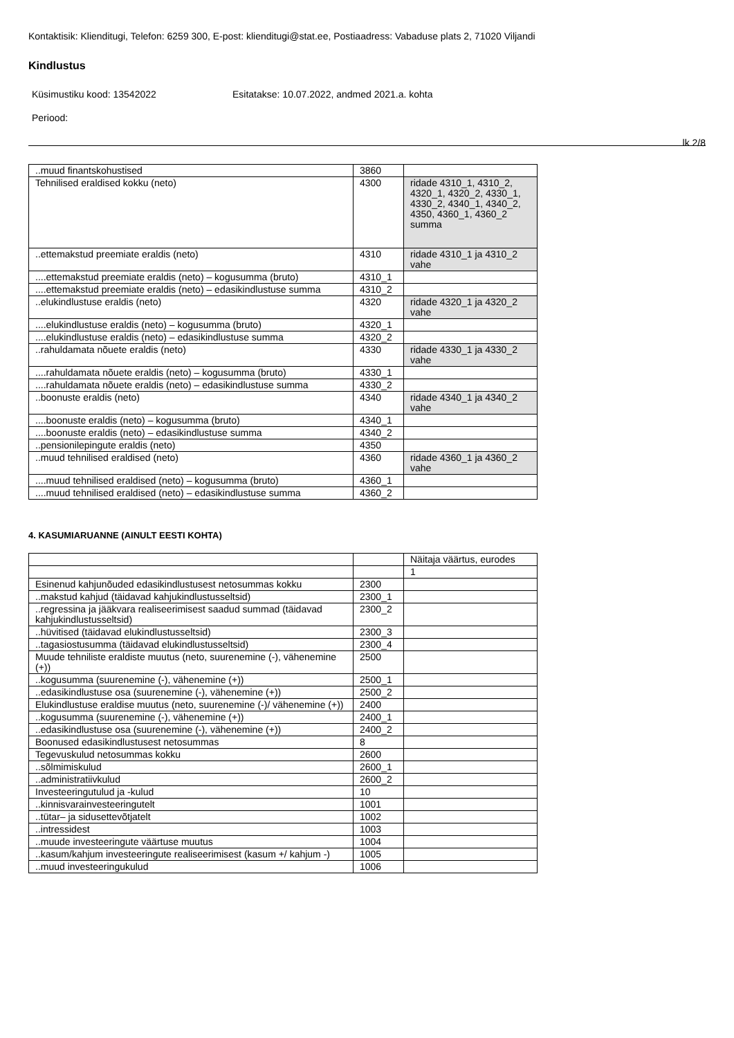Kontaktisik: Klienditugi, Telefon: 6259 300, E-post: klienditugi@stat.ee, Postiaadress: Vabaduse plats 2, 71020 Viljandi
Kindlustus
Küsimustiku kood: 13542022 Esitatakse: 10.07.2022, andmed 2021.a. kohta
Periood:
lk 2/8
| ..muud finantskohustised | 3860 | |
| Tehnilised eraldised kokku (neto) | 4300 | ridade 4310_1, 4310_2, 4320_1, 4320_2, 4330_1, 4330_2, 4340_1, 4340_2, 4350, 4360_1, 4360_2 summa |
| ..ettemakstud preemiate eraldis (neto) | 4310 | ridade 4310_1 ja 4310_2 vahe |
| ....ettemakstud preemiate eraldis (neto) – kogusumma (bruto) | 4310_1 | |
| ....ettemakstud preemiate eraldis (neto) – edasikindlustuse summa | 4310_2 | |
| ..elukindlustuse eraldis (neto) | 4320 | ridade 4320_1 ja 4320_2 vahe |
| ....elukindlustuse eraldis (neto) – kogusumma (bruto) | 4320_1 | |
| ....elukindlustuse eraldis (neto) – edasikindlustuse summa | 4320_2 | |
| ..rahuldamata nõuete eraldis (neto) | 4330 | ridade 4330_1 ja 4330_2 vahe |
| ....rahuldamata nõuete eraldis (neto) – kogusumma (bruto) | 4330_1 | |
| ....rahuldamata nõuete eraldis (neto) – edasikindlustuse summa | 4330_2 | |
| ..boonuste eraldis (neto) | 4340 | ridade 4340_1 ja 4340_2 vahe |
| ....boonuste eraldis (neto) – kogusumma (bruto) | 4340_1 | |
| ....boonuste eraldis (neto) – edasikindlustuse summa | 4340_2 | |
| ..pensionilepingute eraldis (neto) | 4350 | |
| ..muud tehnilised eraldised (neto) | 4360 | ridade 4360_1 ja 4360_2 vahe |
| ....muud tehnilised eraldised (neto) – kogusumma (bruto) | 4360_1 | |
| ....muud tehnilised eraldised (neto) – edasikindlustuse summa | 4360_2 | |
4. KASUMIARUANNE (AINULT EESTI KOHTA)
| | | Näitaja väärtus, eurodes |
| --- | --- | --- |
| | | 1 |
| Esinenud kahjunõuded edasikindlustusest netosummas kokku | 2300 | |
| ..makstud kahjud (täidavad kahjukindlustusseltsid) | 2300_1 | |
| ..regressina ja jääkvara realiseerimisest saadud summad (täidavad kahjukindlustusseltsid) | 2300_2 | |
| ..hüvitised (täidavad elukindlustusseltsid) | 2300_3 | |
| ..tagasiostusumma (täidavad elukindlustusseltsid) | 2300_4 | |
| Muude tehniliste eraldiste muutus (neto, suurenemine (-), vähenemine (+)) | 2500 | |
| ..kogusumma (suurenemine (-), vähenemine (+)) | 2500_1 | |
| ..edasikindlustuse osa (suurenemine (-), vähenemine (+)) | 2500_2 | |
| Elukindlustuse eraldise muutus (neto, suurenemine (-)/ vähenemine (+)) | 2400 | |
| ..kogusumma (suurenemine (-), vähenemine (+)) | 2400_1 | |
| ..edasikindlustuse osa (suurenemine (-), vähenemine (+)) | 2400_2 | |
| Boonused edasikindlustusest netosummas | 8 | |
| Tegevuskulud netosummas kokku | 2600 | |
| ..sõlmimiskulud | 2600_1 | |
| ..administratiivkulud | 2600_2 | |
| Investeeringutulud ja -kulud | 10 | |
| ..kinnisvarainvesteeringutelt | 1001 | |
| ..tütar– ja sidusettevõtjatelt | 1002 | |
| ..intressidest | 1003 | |
| ..muude investeeringute väärtuse muutus | 1004 | |
| ..kasum/kahjum investeeringute realiseerimisest (kasum +/ kahjum -) | 1005 | |
| ..muud investeeringukulud | 1006 | |